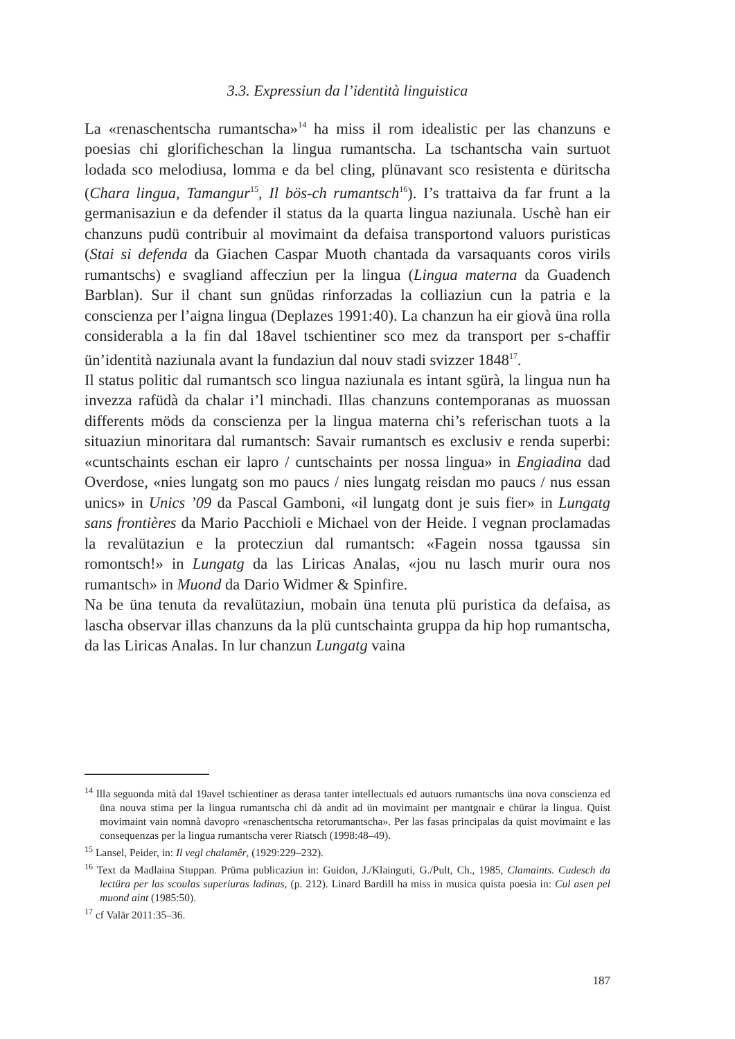3.3. Expressiun da l’identità linguistica
La «renaschentscha rumantscha»<sup>14</sup> ha miss il rom idealistic per las chanzuns e poesias chi glorificheschan la lingua rumantscha. La tschantscha vain surtuot lodada sco melodiusa, lomma e da bel cling, plünavant sco resistenta e düritscha (Chara lingua, Tamangur<sup>15</sup>, Il bös-ch rumantsch<sup>16</sup>). I’s trattaiva da far frunt a la germanisaziun e da defender il status da la quarta lingua naziunala. Uschè han eir chanzuns pudü contribuir al movimaint da defaisa transportond valuors puristicas (Stai si defenda da Giachen Caspar Muoth chantada da varsaquants coros virils rumantschs) e svagliand affecziun per la lingua (Lingua materna da Guadench Barblan). Sur il chant sun gnüdas rinforzadas la colliaziun cun la patria e la conscienza per l’aigna lingua (Deplazes 1991:40). La chanzun ha eir giovà üna rolla considerabla a la fin dal 18avel tschientiner sco mez da transport per s-chaffir ün’identità naziunala avant la fundaziun dal nouv stadi svizzer 1848<sup>17</sup>.
Il status politic dal rumantsch sco lingua naziunala es intant sgürà, la lingua nun ha invezza rafüdà da chalar i’l minchadi. Illas chanzuns contemporanas as muossan differents möds da conscienza per la lingua materna chi’s referischan tuots a la situaziun minoritara dal rumantsch: Savair rumantsch es exclusiv e renda superbi: «cuntschaints eschan eir lapro / cuntschaints per nossa lingua» in Engiadina dad Overdose, «nies lungatg son mo paucs / nies lungatg reisdan mo paucs / nus essan unics» in Unics ’09 da Pascal Gamboni, «il lungatg dont je suis fier» in Lungatg sans frontières da Mario Pacchioli e Michael von der Heide. I vegnan proclamadas la revalütaziun e la protecziun dal rumantsch: «Fagein nossa tgaussa sin romontsch!» in Lungatg da las Liricas Analas, «jou nu lasch murir oura nos rumantsch» in Muond da Dario Widmer & Spinfire.
Na be üna tenuta da revalütaziun, mobain üna tenuta plü puristica da defaisa, as lascha observar illas chanzuns da la plü cuntschainta gruppa da hip hop rumantscha, da las Liricas Analas. In lur chanzun Lungatg vaina
<sup>14</sup> Illa seguonda mità dal 19avel tschientiner as derasa tanter intellectuals ed autuors rumantschs üna nova conscienza ed üna nouva stima per la lingua rumantscha chi dà andit ad ün movimaint per mantgnair e chürar la lingua. Quist movimaint vain nomnà davopro «renaschentscha retorumantscha». Per las fasas principalas da quist movimaint e las consequenzas per la lingua rumantscha verer Riatsch (1998:48–49).
<sup>15</sup> Lansel, Peider, in: Il vegl chalamêr, (1929:229–232).
<sup>16</sup> Text da Madlaina Stuppan. Prüma publicaziun in: Guidon, J./Klainguti, G./Pult, Ch., 1985, Clamaints. Cudesch da lectüra per las scoulas superiuras ladinas, (p. 212). Linard Bardill ha miss in musica quista poesia in: Cul asen pel muond aint (1985:50).
<sup>17</sup> cf Valär 2011:35–36.
187